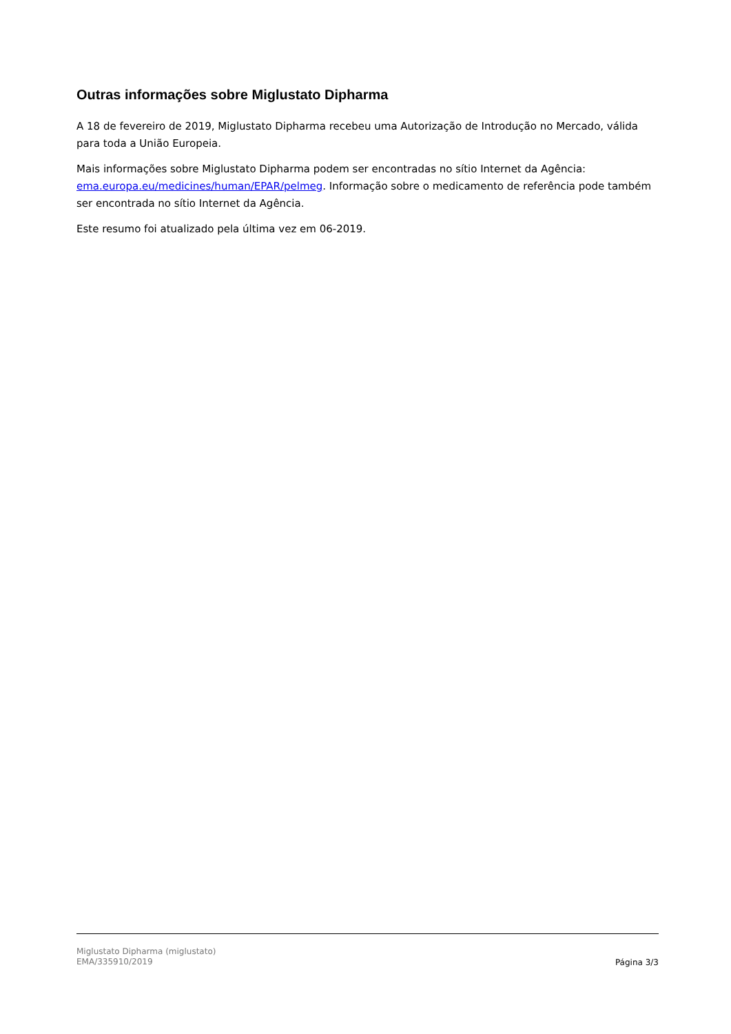Outras informações sobre Miglustato Dipharma
A 18 de fevereiro de 2019, Miglustato Dipharma recebeu uma Autorização de Introdução no Mercado, válida para toda a União Europeia.
Mais informações sobre Miglustato Dipharma podem ser encontradas no sítio Internet da Agência: ema.europa.eu/medicines/human/EPAR/pelmeg. Informação sobre o medicamento de referência pode também ser encontrada no sítio Internet da Agência.
Este resumo foi atualizado pela última vez em 06-2019.
Miglustato Dipharma (miglustato)
EMA/335910/2019
Página 3/3